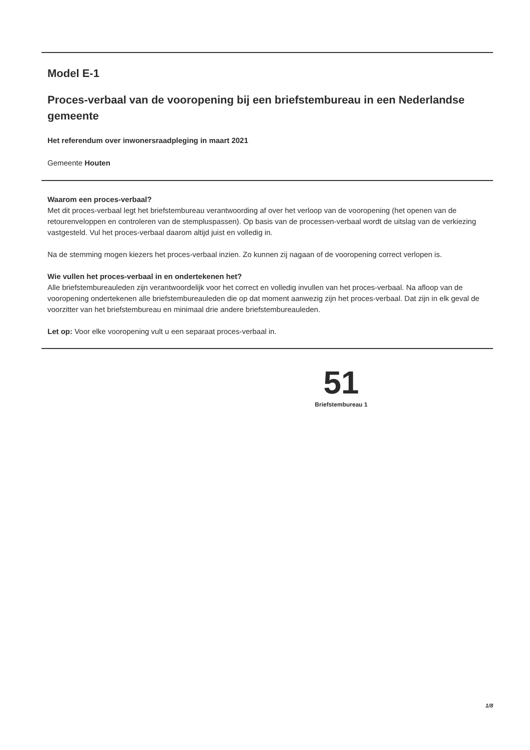Model E-1
Proces-verbaal van de vooropening bij een briefstembureau in een Nederlandse gemeente
Het referendum over inwonersraadpleging in maart 2021
Gemeente Houten
Waarom een proces-verbaal?
Met dit proces-verbaal legt het briefstembureau verantwoording af over het verloop van de vooropening (het openen van de retourenveloppen en controleren van de stempluspassen). Op basis van de processen-verbaal wordt de uitslag van de verkiezing vastgesteld. Vul het proces-verbaal daarom altijd juist en volledig in.
Na de stemming mogen kiezers het proces-verbaal inzien. Zo kunnen zij nagaan of de vooropening correct verlopen is.
Wie vullen het proces-verbaal in en ondertekenen het?
Alle briefstembureauleden zijn verantwoordelijk voor het correct en volledig invullen van het proces-verbaal. Na afloop van de vooropening ondertekenen alle briefstembureauleden die op dat moment aanwezig zijn het proces-verbaal. Dat zijn in elk geval de voorzitter van het briefstembureau en minimaal drie andere briefstembureauleden.
Let op: Voor elke vooropening vult u een separaat proces-verbaal in.
51
Briefstembureau 1
1/8